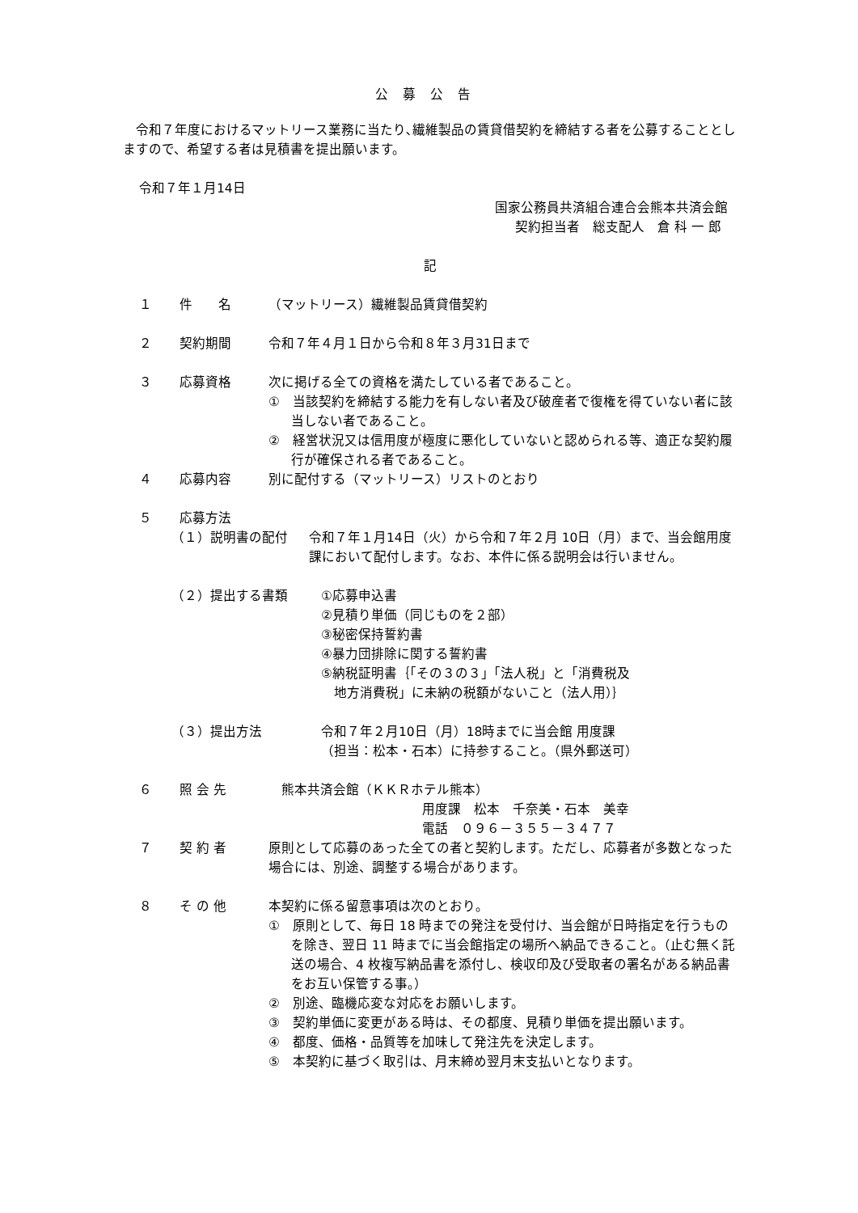公募公告
令和７年度におけるマットリース業務に当たり､繊維製品の賃貸借契約を締結する者を公募することとしますので、希望する者は見積書を提出願います。
令和７年１月14日
国家公務員共済組合連合会熊本共済会館
契約担当者　総支配人　倉 科 一 郎
記
１ 件　　名 （マットリース）繊維製品賃貸借契約
２ 契約期間 令和７年４月１日から令和８年３月31日まで
３ 応募資格 次に掲げる全ての資格を満たしている者であること。
①　当該契約を締結する能力を有しない者及び破産者で復権を得ていない者に該当しない者であること。
②　経営状況又は信用度が極度に悪化していないと認められる等、適正な契約履行が確保される者であること。
４ 応募内容 別に配付する（マットリース）リストのとおり
５ 応募方法
（１）説明書の配付 令和７年１月14日（火）から令和７年２月 10日（月）まで、当会館用度課において配付します。なお、本件に係る説明会は行いません。
（２）提出する書類 ①応募申込書
②見積り単価（同じものを２部）
③秘密保持誓約書
④暴力団排除に関する誓約書
⑤納税証明書｛「その３の３」「法人税」と「消費税及
　地方消費税」に未納の税額がないこと（法人用）｝
（３）提出方法 令和７年２月10日（月）18時までに当会館 用度課
（担当：松本・石本）に持参すること。（県外郵送可）
６ 照 会 先　熊本共済会館（ＫＫＲホテル熊本）
用度課　松本　千奈美・石本　美幸
電話　０９６－３５５－３４７７
７ 契 約 者 原則として応募のあった全ての者と契約します。ただし、応募者が多数となった場合には、別途、調整する場合があります。
８ そ の 他 本契約に係る留意事項は次のとおり。
①　原則として、毎日 18 時までの発注を受付け、当会館が日時指定を行うものを除き、翌日 11 時までに当会館指定の場所へ納品できること。（止む無く託送の場合、4 枚複写納品書を添付し、検収印及び受取者の署名がある納品書をお互い保管する事。）
②　別途、臨機応変な対応をお願いします。
③　契約単価に変更がある時は、その都度、見積り単価を提出願います。
④　都度、価格・品質等を加味して発注先を決定します。
⑤　本契約に基づく取引は、月末締め翌月末支払いとなります。